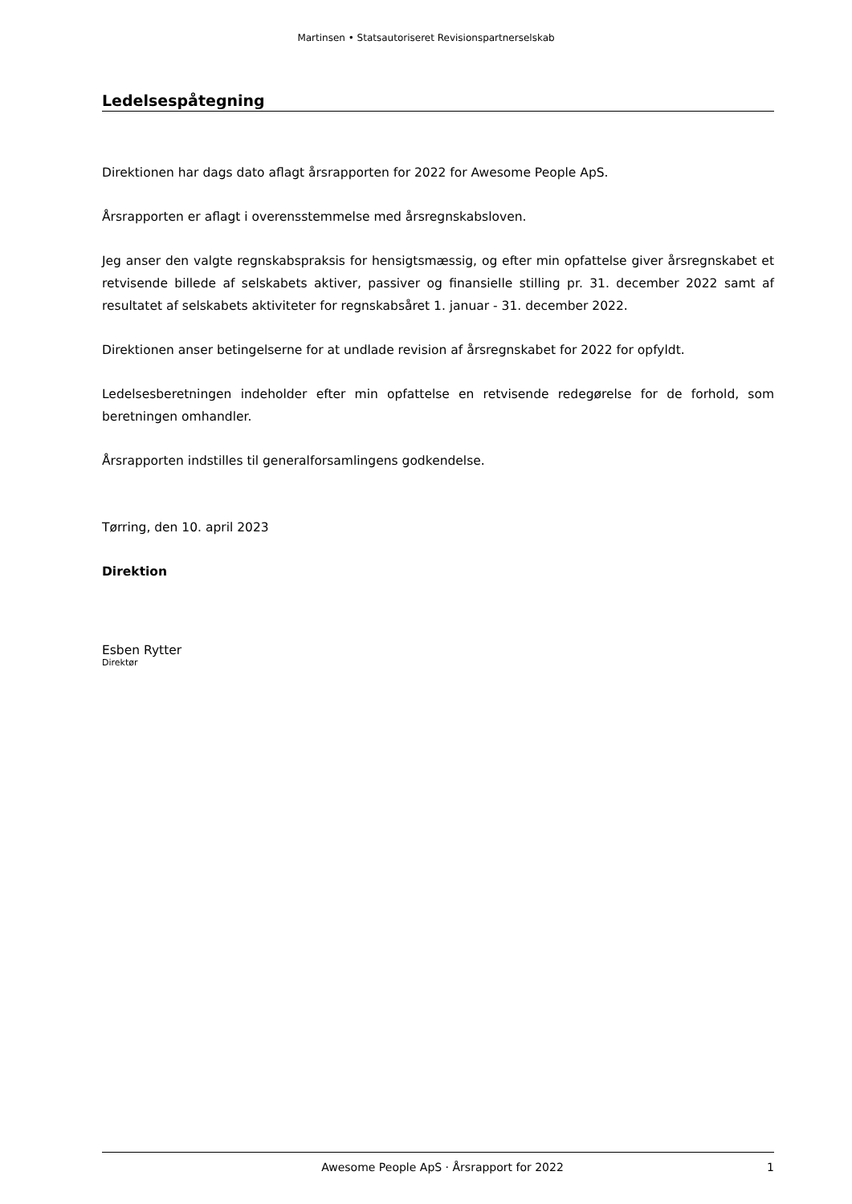Martinsen • Statsautoriseret Revisionspartnerselskab
Ledelsespåtegning
Direktionen har dags dato aflagt årsrapporten for 2022 for Awesome People ApS.
Årsrapporten er aflagt i overensstemmelse med årsregnskabsloven.
Jeg anser den valgte regnskabspraksis for hensigtsmæssig, og efter min opfattelse giver årsregnskabet et retvisende billede af selskabets aktiver, passiver og finansielle stilling pr. 31. december 2022 samt af resultatet af selskabets aktiviteter for regnskabsåret 1. januar - 31. december 2022.
Direktionen anser betingelserne for at undlade revision af årsregnskabet for 2022 for opfyldt.
Ledelsesberetningen indeholder efter min opfattelse en retvisende redegørelse for de forhold, som beretningen omhandler.
Årsrapporten indstilles til generalforsamlingens godkendelse.
Tørring, den 10. april 2023
Direktion
Esben Rytter
Direktør
Awesome People ApS · Årsrapport for 2022 1